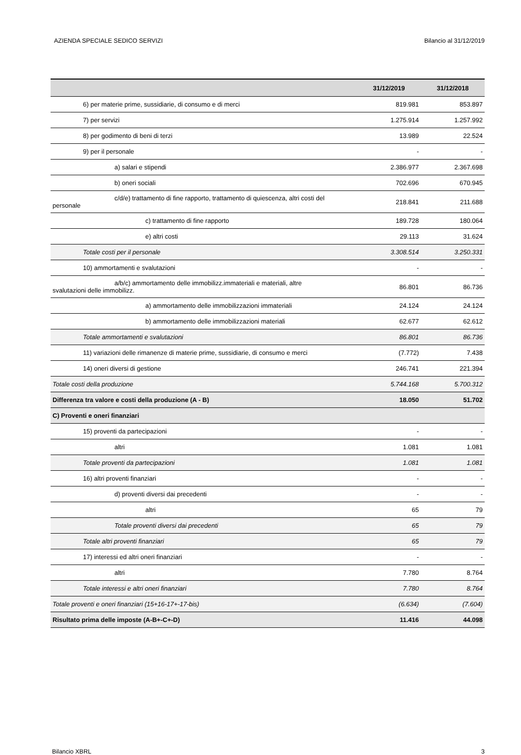AZIENDA SPECIALE SEDICO SERVIZI Bilancio al 31/12/2019
| | 31/12/2019 | 31/12/2018 |
| --- | --- | --- |
| 6) per materie prime, sussidiarie, di consumo e di merci | 819.981 | 853.897 |
| 7) per servizi | 1.275.914 | 1.257.992 |
| 8) per godimento di beni di terzi | 13.989 | 22.524 |
| 9) per il personale | - | - |
| a) salari e stipendi | 2.386.977 | 2.367.698 |
| b) oneri sociali | 702.696 | 670.945 |
| c/d/e) trattamento di fine rapporto, trattamento di quiescenza, altri costi del personale | 218.841 | 211.688 |
| c) trattamento di fine rapporto | 189.728 | 180.064 |
| e) altri costi | 29.113 | 31.624 |
| Totale costi per il personale | 3.308.514 | 3.250.331 |
| 10) ammortamenti e svalutazioni | - | - |
| a/b/c) ammortamento delle immobilizz.immateriali e materiali, altre svalutazioni delle immobilizz. | 86.801 | 86.736 |
| a) ammortamento delle immobilizzazioni immateriali | 24.124 | 24.124 |
| b) ammortamento delle immobilizzazioni materiali | 62.677 | 62.612 |
| Totale ammortamenti e svalutazioni | 86.801 | 86.736 |
| 11) variazioni delle rimanenze di materie prime, sussidiarie, di consumo e merci | (7.772) | 7.438 |
| 14) oneri diversi di gestione | 246.741 | 221.394 |
| Totale costi della produzione | 5.744.168 | 5.700.312 |
| Differenza tra valore e costi della produzione (A - B) | 18.050 | 51.702 |
| C) Proventi e oneri finanziari | | |
| 15) proventi da partecipazioni | - | - |
| altri | 1.081 | 1.081 |
| Totale proventi da partecipazioni | 1.081 | 1.081 |
| 16) altri proventi finanziari | - | - |
| d) proventi diversi dai precedenti | - | - |
| altri | 65 | 79 |
| Totale proventi diversi dai precedenti | 65 | 79 |
| Totale altri proventi finanziari | 65 | 79 |
| 17) interessi ed altri oneri finanziari | - | - |
| altri | 7.780 | 8.764 |
| Totale interessi e altri oneri finanziari | 7.780 | 8.764 |
| Totale proventi e oneri finanziari (15+16-17+-17-bis) | (6.634) | (7.604) |
| Risultato prima delle imposte (A-B+-C+-D) | 11.416 | 44.098 |
Bilancio XBRL 3